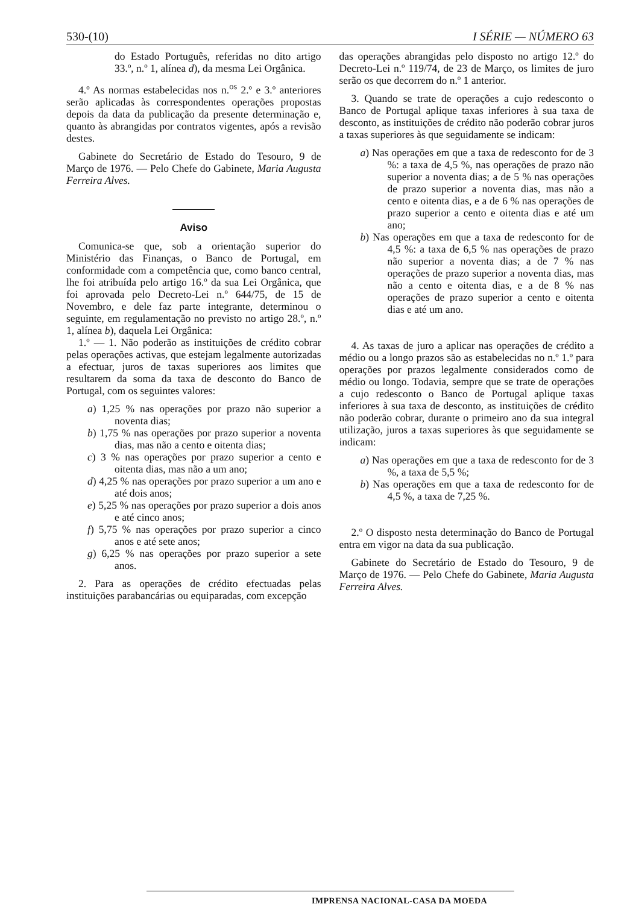530-(10) I SÉRIE — NÚMERO 63
do Estado Português, referidas no dito artigo 33.º, n.º 1, alínea d), da mesma Lei Orgânica.
4.º As normas estabelecidas nos n.<sup>os</sup> 2.º e 3.º anteriores serão aplicadas às correspondentes operações propostas depois da data da publicação da presente determinação e, quanto às abrangidas por contratos vigentes, após a revisão destes.
Gabinete do Secretário de Estado do Tesouro, 9 de Março de 1976. — Pelo Chefe do Gabinete, Maria Augusta Ferreira Alves.
Aviso
Comunica-se que, sob a orientação superior do Ministério das Finanças, o Banco de Portugal, em conformidade com a competência que, como banco central, lhe foi atribuída pelo artigo 16.º da sua Lei Orgânica, que foi aprovada pelo Decreto-Lei n.º 644/75, de 15 de Novembro, e dele faz parte integrante, determinou o seguinte, em regulamentação no previsto no artigo 28.º, n.º 1, alínea b), daquela Lei Orgânica:
1.º — 1. Não poderão as instituições de crédito cobrar pelas operações activas, que estejam legalmente autorizadas a efectuar, juros de taxas superiores aos limites que resultarem da soma da taxa de desconto do Banco de Portugal, com os seguintes valores:
a) 1,25 % nas operações por prazo não superior a noventa dias;
b) 1,75 % nas operações por prazo superior a noventa dias, mas não a cento e oitenta dias;
c) 3 % nas operações por prazo superior a cento e oitenta dias, mas não a um ano;
d) 4,25 % nas operações por prazo superior a um ano e até dois anos;
e) 5,25 % nas operações por prazo superior a dois anos e até cinco anos;
f) 5,75 % nas operações por prazo superior a cinco anos e até sete anos;
g) 6,25 % nas operações por prazo superior a sete anos.
2. Para as operações de crédito efectuadas pelas instituições parabancárias ou equiparadas, com excepção
das operações abrangidas pelo disposto no artigo 12.º do Decreto-Lei n.º 119/74, de 23 de Março, os limites de juro serão os que decorrem do n.º 1 anterior.
3. Quando se trate de operações a cujo redesconto o Banco de Portugal aplique taxas inferiores à sua taxa de desconto, as instituições de crédito não poderão cobrar juros a taxas superiores às que seguidamente se indicam:
a) Nas operações em que a taxa de redesconto for de 3 %: a taxa de 4,5 %, nas operações de prazo não superior a noventa dias; a de 5 % nas operações de prazo superior a noventa dias, mas não a cento e oitenta dias, e a de 6 % nas operações de prazo superior a cento e oitenta dias e até um ano;
b) Nas operações em que a taxa de redesconto for de 4,5 %: a taxa de 6,5 % nas operações de prazo não superior a noventa dias; a de 7 % nas operações de prazo superior a noventa dias, mas não a cento e oitenta dias, e a de 8 % nas operações de prazo superior a cento e oitenta dias e até um ano.
4. As taxas de juro a aplicar nas operações de crédito a médio ou a longo prazos são as estabelecidas no n.º 1.º para operações por prazos legalmente considerados como de médio ou longo. Todavia, sempre que se trate de operações a cujo redesconto o Banco de Portugal aplique taxas inferiores à sua taxa de desconto, as instituições de crédito não poderão cobrar, durante o primeiro ano da sua integral utilização, juros a taxas superiores às que seguidamente se indicam:
a) Nas operações em que a taxa de redesconto for de 3 %, a taxa de 5,5 %;
b) Nas operações em que a taxa de redesconto for de 4,5 %, a taxa de 7,25 %.
2.º O disposto nesta determinação do Banco de Portugal entra em vigor na data da sua publicação.
Gabinete do Secretário de Estado do Tesouro, 9 de Março de 1976. — Pelo Chefe do Gabinete, Maria Augusta Ferreira Alves.
IMPRENSA NACIONAL-CASA DA MOEDA